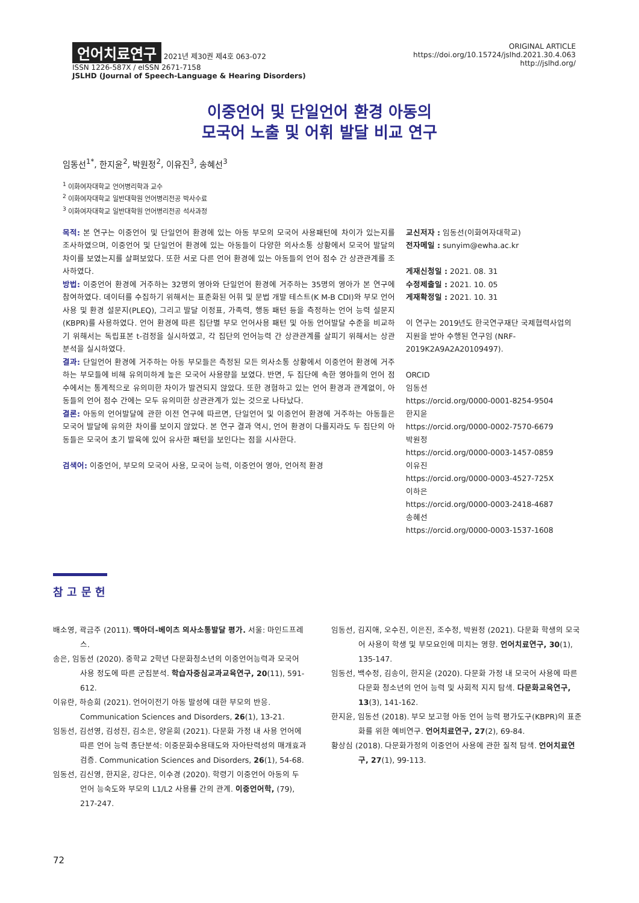언어치료연구 2021년 제30권 제4호 063-072
ISSN 1226-587X / eISSN 2671-7158
JSLHD (Journal of Speech-Language & Hearing Disorders)
ORIGINAL ARTICLE
https://doi.org/10.15724/jslhd.2021.30.4.063
http://jslhd.org/
이중언어 및 단일언어 환경 아동의
모국어 노출 및 어휘 발달 비교 연구
임동선<sup>1*</sup>, 한지윤<sup>2</sup>, 박원정<sup>2</sup>, 이유진<sup>3</sup>, 송혜선<sup>3</sup>
<sup>1</sup> 이화여자대학교 언어병리학과 교수
<sup>2</sup> 이화여자대학교 일반대학원 언어병리전공 박사수료
<sup>3</sup> 이화여자대학교 일반대학원 언어병리전공 석사과정
목적: 본 연구는 이중언어 및 단일언어 환경에 있는 아동 부모의 모국어 사용패턴에 차이가 있는지를 조사하였으며, 이중언어 및 단일언어 환경에 있는 아동들이 다양한 의사소통 상황에서 모국어 발달의 차이를 보였는지를 살펴보았다. 또한 서로 다른 언어 환경에 있는 아동들의 언어 점수 간 상관관계를 조사하였다.
방법: 이중언어 환경에 거주하는 32명의 영아와 단일언어 환경에 거주하는 35명의 영아가 본 연구에 참여하였다. 데이터를 수집하기 위해서는 표준화된 어휘 및 문법 개발 테스트(K M-B CDI)와 부모 언어 사용 및 환경 설문지(PLEQ), 그리고 발달 이정표, 가족력, 행동 패턴 등을 측정하는 언어 능력 설문지(KBPR)를 사용하였다. 언어 환경에 따른 집단별 부모 언어사용 패턴 및 아동 언어발달 수준을 비교하기 위해서는 독립표본 t-검정을 실시하였고, 각 집단의 언어능력 간 상관관계를 살피기 위해서는 상관분석을 실시하였다.
결과: 단일언어 환경에 거주하는 아동 부모들은 측정된 모든 의사소통 상황에서 이중언어 환경에 거주하는 부모들에 비해 유의미하게 높은 모국어 사용량을 보였다. 반면, 두 집단에 속한 영아들의 언어 점수에서는 통계적으로 유의미한 차이가 발견되지 않았다. 또한 경험하고 있는 언어 환경과 관계없이, 아동들의 언어 점수 간에는 모두 유의미한 상관관계가 있는 것으로 나타났다.
결론: 아동의 언어발달에 관한 이전 연구에 따르면, 단일언어 및 이중언어 환경에 거주하는 아동들은 모국어 발달에 유의한 차이를 보이지 않았다. 본 연구 결과 역시, 언어 환경이 다를지라도 두 집단의 아동들은 모국어 초기 발육에 있어 유사한 패턴을 보인다는 점을 시사한다.
검색어: 이중언어, 부모의 모국어 사용, 모국어 능력, 이중언어 영아, 언어적 환경
교신저자 : 임동선(이화여자대학교)
전자메일 : sunyim@ewha.ac.kr
게재신청일 : 2021. 08. 31
수정제출일 : 2021. 10. 05
게재확정일 : 2021. 10. 31
이 연구는 2019년도 한국연구재단 국제협력사업의 지원을 받아 수행된 연구임 (NRF-2019K2A9A2A20109497).
ORCID
임동선
https://orcid.org/0000-0001-8254-9504
한지윤
https://orcid.org/0000-0002-7570-6679
박원정
https://orcid.org/0000-0003-1457-0859
이유진
https://orcid.org/0000-0003-4527-725X
이하은
https://orcid.org/0000-0003-2418-4687
송혜선
https://orcid.org/0000-0003-1537-1608
참 고 문 헌
배소영, 곽금주 (2011). 맥아더-베이츠 의사소통발달 평가. 서울: 마인드프레스.
송은, 임동선 (2020). 중학교 2학년 다문화청소년의 이중언어능력과 모국어 사용 정도에 따른 군집분석. 학습자중심교과교육연구, 20(11), 591-612.
이유란, 하승희 (2021). 언어이전기 아동 발성에 대한 부모의 반응. Communication Sciences and Disorders, 26(1), 13-21.
임동선, 김선영, 김성진, 김소은, 양윤희 (2021). 다문화 가정 내 사용 언어에 따른 언어 능력 종단분석: 이중문화수용태도와 자아탄력성의 매개효과 검증. Communication Sciences and Disorders, 26(1), 54-68.
임동선, 김신영, 한지윤, 강다은, 이수경 (2020). 학령기 이중언어 아동의 두 언어 능숙도와 부모의 L1/L2 사용률 간의 관계. 이중언어학, (79), 217-247.
임동선, 김지애, 오수진, 이은진, 조수정, 박원정 (2021). 다문화 학생의 모국어 사용이 학생 및 부모요인에 미치는 영향. 언어치료연구, 30(1), 135-147.
임동선, 백수정, 김송이, 한지윤 (2020). 다문화 가정 내 모국어 사용에 따른 다문화 청소년의 언어 능력 및 사회적 지지 탐색. 다문화교육연구, 13(3), 141-162.
한지윤, 임동선 (2018). 부모 보고형 아동 언어 능력 평가도구(KBPR)의 표준화를 위한 예비연구. 언어치료연구, 27(2), 69-84.
황상심 (2018). 다문화가정의 이중언어 사용에 관한 질적 탐색. 언어치료연구, 27(1), 99-113.
72